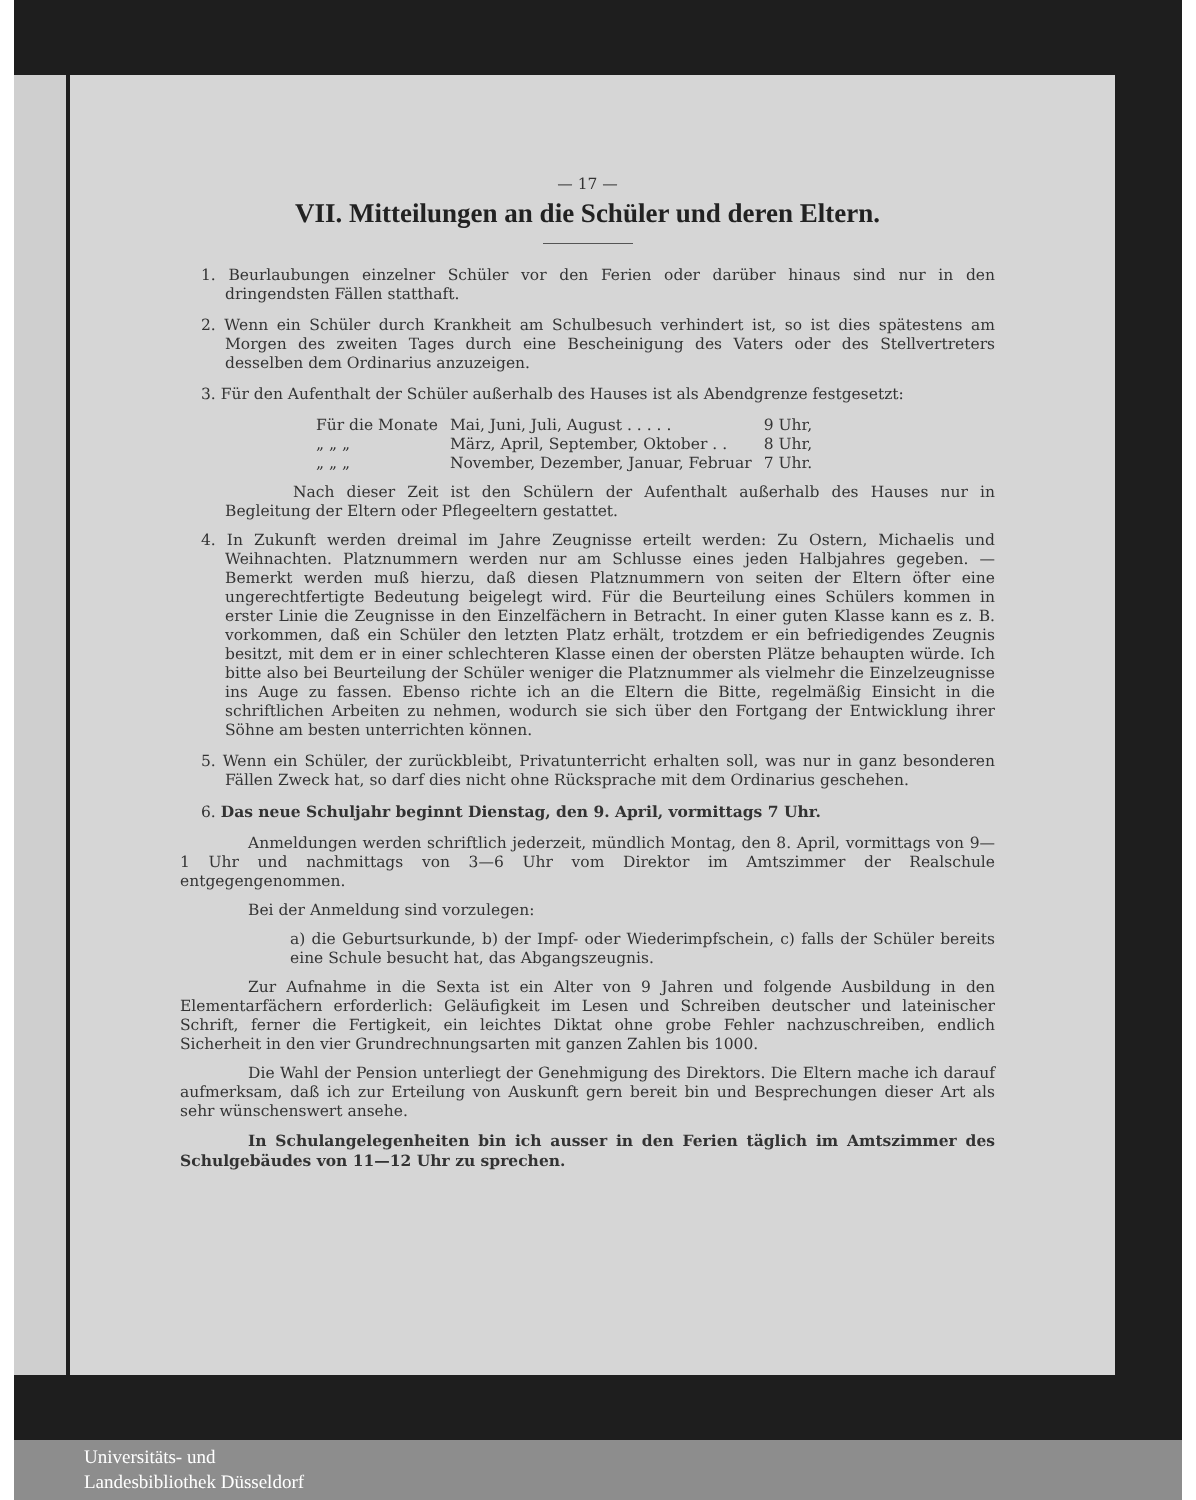— 17 —
VII. Mitteilungen an die Schüler und deren Eltern.
1. Beurlaubungen einzelner Schüler vor den Ferien oder darüber hinaus sind nur in den dringendsten Fällen statthaft.
2. Wenn ein Schüler durch Krankheit am Schulbesuch verhindert ist, so ist dies spätestens am Morgen des zweiten Tages durch eine Bescheinigung des Vaters oder des Stellvertreters desselben dem Ordinarius anzuzeigen.
3. Für den Aufenthalt der Schüler außerhalb des Hauses ist als Abendgrenze festgesetzt:
| Für die Monate | Mai, Juni, Juli, August . . . . . | 9 Uhr, |
| „ „ „ | März, April, September, Oktober . . | 8 Uhr, |
| „ „ „ | November, Dezember, Januar, Februar | 7 Uhr. |
Nach dieser Zeit ist den Schülern der Aufenthalt außerhalb des Hauses nur in Begleitung der Eltern oder Pflegeeltern gestattet.
4. In Zukunft werden dreimal im Jahre Zeugnisse erteilt werden: Zu Ostern, Michaelis und Weihnachten. Platznummern werden nur am Schlusse eines jeden Halbjahres gegeben. — Bemerkt werden muß hierzu, daß diesen Platznummern von seiten der Eltern öfter eine ungerechtfertigte Bedeutung beigelegt wird. Für die Beurteilung eines Schülers kommen in erster Linie die Zeugnisse in den Einzelfächern in Betracht. In einer guten Klasse kann es z. B. vorkommen, daß ein Schüler den letzten Platz erhält, trotzdem er ein befriedigendes Zeugnis besitzt, mit dem er in einer schlechteren Klasse einen der obersten Plätze behaupten würde. Ich bitte also bei Beurteilung der Schüler weniger die Platznummer als vielmehr die Einzelzeugnisse ins Auge zu fassen. Ebenso richte ich an die Eltern die Bitte, regelmäßig Einsicht in die schriftlichen Arbeiten zu nehmen, wodurch sie sich über den Fortgang der Entwicklung ihrer Söhne am besten unterrichten können.
5. Wenn ein Schüler, der zurückbleibt, Privatunterricht erhalten soll, was nur in ganz besonderen Fällen Zweck hat, so darf dies nicht ohne Rücksprache mit dem Ordinarius geschehen.
6. Das neue Schuljahr beginnt Dienstag, den 9. April, vormittags 7 Uhr.
Anmeldungen werden schriftlich jederzeit, mündlich Montag, den 8. April, vormittags von 9—1 Uhr und nachmittags von 3—6 Uhr vom Direktor im Amtszimmer der Realschule entgegengenommen.
Bei der Anmeldung sind vorzulegen:
a) die Geburtsurkunde, b) der Impf- oder Wiederimpfschein, c) falls der Schüler bereits eine Schule besucht hat, das Abgangszeugnis.
Zur Aufnahme in die Sexta ist ein Alter von 9 Jahren und folgende Ausbildung in den Elementarfächern erforderlich: Geläufigkeit im Lesen und Schreiben deutscher und lateinischer Schrift, ferner die Fertigkeit, ein leichtes Diktat ohne grobe Fehler nachzuschreiben, endlich Sicherheit in den vier Grundrechnungsarten mit ganzen Zahlen bis 1000.
Die Wahl der Pension unterliegt der Genehmigung des Direktors. Die Eltern mache ich darauf aufmerksam, daß ich zur Erteilung von Auskunft gern bereit bin und Besprechungen dieser Art als sehr wünschenswert ansehe.
In Schulangelegenheiten bin ich ausser in den Ferien täglich im Amtszimmer des Schulgebäudes von 11—12 Uhr zu sprechen.
Universitäts- und
Landesbibliothek Düsseldorf